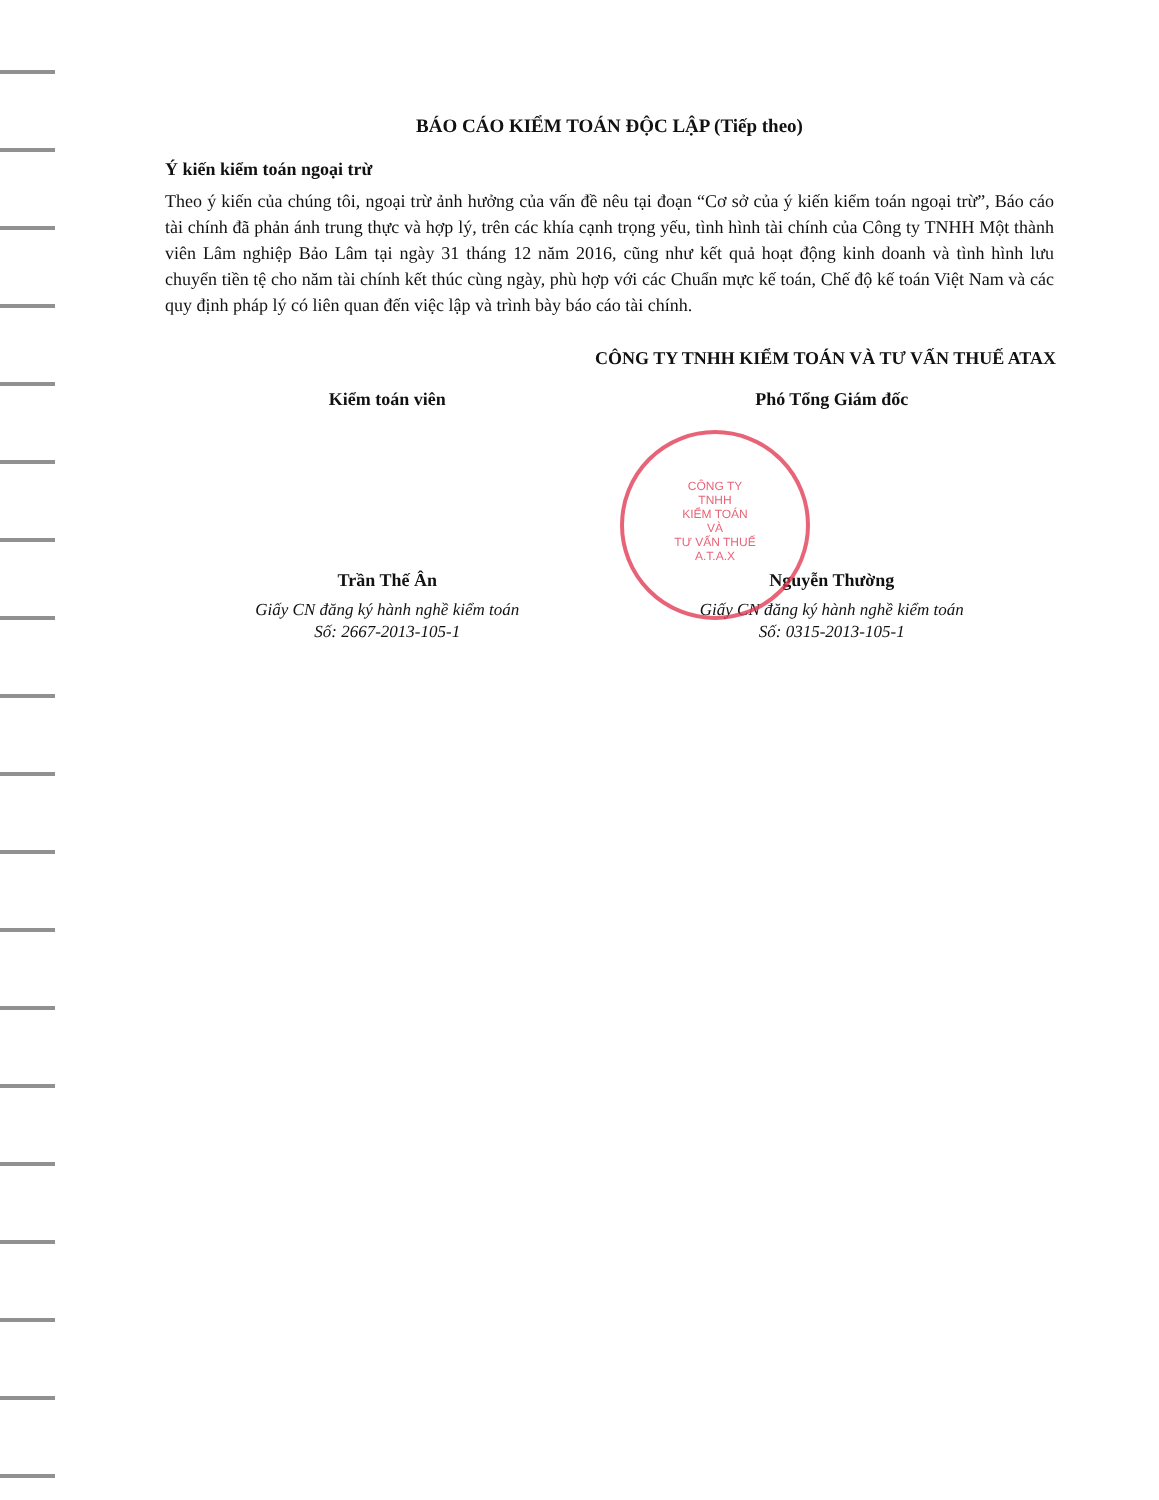CÔNG TY
TNHH
KIỂM TOÁN
VÀ
TƯ VẤN THUẾ
A.T.A.X
BÁO CÁO KIỂM TOÁN ĐỘC LẬP (Tiếp theo)
Ý kiến kiểm toán ngoại trừ
Theo ý kiến của chúng tôi, ngoại trừ ảnh hưởng của vấn đề nêu tại đoạn “Cơ sở của ý kiến kiểm toán ngoại trừ”, Báo cáo tài chính đã phản ánh trung thực và hợp lý, trên các khía cạnh trọng yếu, tình hình tài chính của Công ty TNHH Một thành viên Lâm nghiệp Bảo Lâm tại ngày 31 tháng 12 năm 2016, cũng như kết quả hoạt động kinh doanh và tình hình lưu chuyển tiền tệ cho năm tài chính kết thúc cùng ngày, phù hợp với các Chuẩn mực kế toán, Chế độ kế toán Việt Nam và các quy định pháp lý có liên quan đến việc lập và trình bày báo cáo tài chính.
CÔNG TY TNHH KIỂM TOÁN VÀ TƯ VẤN THUẾ ATAX
Kiểm toán viên
Trần Thế Ân
Giấy CN đăng ký hành nghề kiểm toán
Số: 2667-2013-105-1
Phó Tổng Giám đốc
Nguyễn Thường
Giấy CN đăng ký hành nghề kiểm toán
Số: 0315-2013-105-1